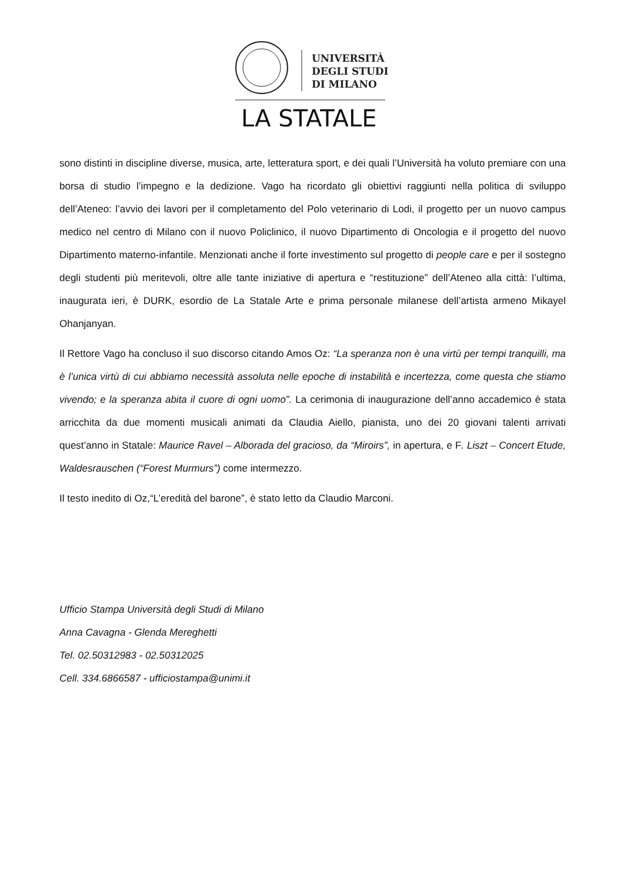UNIVERSITÀ
DEGLI STUDI
DI MILANO
LA STATALE
sono distinti in discipline diverse, musica, arte, letteratura sport, e dei quali l’Università ha voluto premiare con una borsa di studio l’impegno e la dedizione. Vago ha ricordato gli obiettivi raggiunti nella politica di sviluppo dell’Ateneo: l’avvio dei lavori per il completamento del Polo veterinario di Lodi, il progetto per un nuovo campus medico nel centro di Milano con il nuovo Policlinico, il nuovo Dipartimento di Oncologia e il progetto del nuovo Dipartimento materno-infantile. Menzionati anche il forte investimento sul progetto di people care e per il sostegno degli studenti più meritevoli, oltre alle tante iniziative di apertura e “restituzione” dell’Ateneo alla città: l’ultima, inaugurata ieri, è DURK, esordio de La Statale Arte e prima personale milanese dell’artista armeno Mikayel Ohanjanyan.
Il Rettore Vago ha concluso il suo discorso citando Amos Oz: “La speranza non è una virtù per tempi tranquilli, ma è l’unica virtù di cui abbiamo necessità assoluta nelle epoche di instabilità e incertezza, come questa che stiamo vivendo; e la speranza abita il cuore di ogni uomo”. La cerimonia di inaugurazione dell’anno accademico è stata arricchita da due momenti musicali animati da Claudia Aiello, pianista, uno dei 20 giovani talenti arrivati quest’anno in Statale: Maurice Ravel – Alborada del gracioso, da “Miroirs”, in apertura, e F. Liszt – Concert Etude, Waldesrauschen (“Forest Murmurs”) come intermezzo.
Il testo inedito di Oz,“L’eredità del barone”, è stato letto da Claudio Marconi.
Ufficio Stampa Università degli Studi di Milano
Anna Cavagna - Glenda Mereghetti
Tel. 02.50312983 - 02.50312025
Cell. 334.6866587 - ufficiostampa@unimi.it